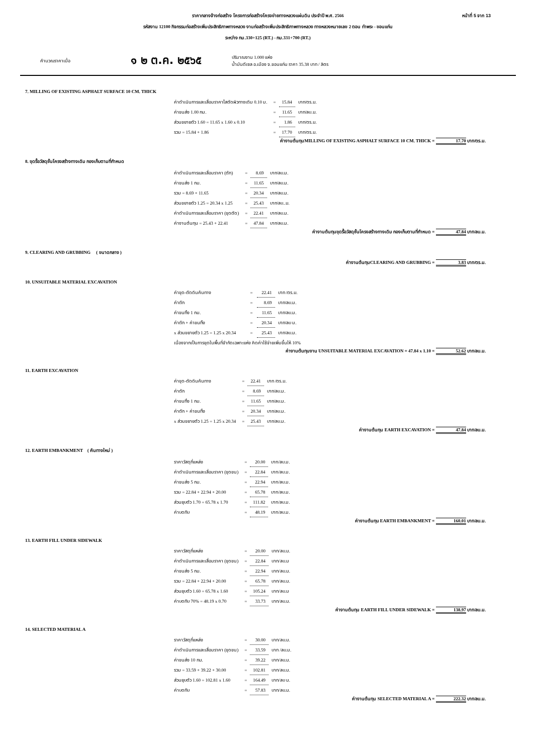หน้าที่ 5 จาก 13 ราคากลางจ้างก่อสร้าง โครงการก่อสร้างโครงข่ายทางหลวงแผ่นดิน ประจำปี พ.ศ. 2566
รหัสงาน 12100 กิจกรรมก่อสร้างเพิ่มประสิทธิภาพทางหลวง งานก่อสร้างเพิ่มประสิทธิภาพทางหลวง ทางหลวงหมายเลข 2 ตอน ท่าพระ - ขอนแก่น
ระหว่าง กม.330+125 (RT.) - กม.331+700 (RT.)
คำนวณราคาเมื่อ ๑ ๒ ต.ค. ๒๕๖๕ ปริมาณงาน 1.000 แห่ง
น้ำมันดีเซล อ.เมือง จ.ขอนแก่น ราคา 35.38 บาท / ลิตร
7. MILLING OF EXISTING ASPHALT SURFACE 10 CM. THICK
| ค่าดำเนินการและเสื่อมราคาไสตัดผิวทางเดิม 0.10 ม. | = | 15.84 | บาท/ตร.ม. |
| ค่าขนส่ง 1.00 กม. | = | 11.65 | บาท/ลบ.ม. |
| ส่วนขยายตัว 1.60 = 11.65 x 1.60 x 0.10 | = | 1.86 | บาท/ตร.ม. |
| รวม = 15.84 + 1.86 | = | 17.70 | บาท/ตร.ม. |
ค่างานต้นทุนMILLING OF EXISTING ASPHALT SURFACE 10 CM. THICK = 17.70 บาท/ตร.ม.
8. ขุดรื้อวัสดุชั้นโครงสร้างทางเดิม กองเก็บตามที่กำหนด
| ค่าดำเนินการและเสื่อมราคา (ตัก) | = | 8.69 | บาท/ลบ.ม. |
| ค่าขนส่ง 1 กม. | = | 11.65 | บาท/ลบ.ม. |
| รวม = 8.69 + 11.65 | = | 20.34 | บาท/ลบ.ม. |
| ส่วนขยายตัว 1.25 = 20.34 x 1.25 | = | 25.43 | บาท/ลบ..ม. |
| ค่าดำเนินการและเสื่อมราคา (ขุดตัด) | = | 22.41 | บาท/ลบ.ม. |
| ค่างานต้นทุน = 25.43 + 22.41 | = | 47.84 | บาท/ลบ.ม. |
ค่างานต้นทุนขุดรื้อวัสดุชั้นโครงสร้างทางเดิม กองเก็บตามที่กำหนด = 47.84 บาท/ลบ.ม.
9. CLEARING AND GRUBBING ( ขนาดกลาง )
ค่างานต้นทุนCLEARING AND GRUBBING = 3.83 บาท/ตร.ม.
10. UNSUITABLE MATERIAL EXCAVATION
| ค่าขุด-ตัดดินคันทาง | = | 22.41 | บาท /ตร.ม. |
| ค่าตัก | = | 8.69 | บาท/ลบ.ม. |
| ค่าขนทิ้ง 1 กม. | = | 11.65 | บาท/ลบ.ม. |
| ค่าตัก + ค่าขนทิ้ง | = | 20.34 | บาท/ลบ ม. |
| x ส่วนขยายตัว 1.25 = 1.25 x 20.34 | = | 25.43 | บาท/ลบ.ม. |
| เนื่องจากเป็นการขุดในพื้นที่จำกัดเฉพาะแห่ง คิดค่าใช้จ่ายเพิ่มขึ้นให้ 10% | | | |
ค่างานต้นทุนงาน UNSUITABLE MATERIAL EXCAVATION = 47.84 x 1.10 = 52.62 บาท/ลบ.ม.
11. EARTH EXCAVATION
| ค่าขุด-ตัดดินคันทาง | = | 22.41 | บาท /ตร.ม. |
| ค่าตัก | = | 8.69 | บาท/ลบ.ม. |
| ค่าขนทิ้ง 1 กม. | = | 11.65 | บาท/ลบ.ม. |
| ค่าตัก + ค่าขนทิ้ง | = | 20.34 | บาท/ลบ.ม. |
| x ส่วนขยายตัว 1.25 = 1.25 x 20.34 | = | 25.43 | บาท/ลบ.ม. |
ค่างานต้นทุน EARTH EXCAVATION = 47.84 บาท/ลบ.ม.
12. EARTH EMBANKMENT ( คันทางใหม่ )
| ราคาวัสดุที่แหล่ง | = | 20.00 | บาท/ลบ.ม. |
| ค่าดำเนินการและเสื่อมราคา (ขุดขน) | = | 22.84 | บาท/ลบ.ม. |
| ค่าขนส่ง 5 กม. | = | 22.94 | บาท/ลบ.ม. |
| รวม = 22.84 + 22.94 + 20.00 | = | 65.78 | บาท/ลบ.ม. |
| ส่วนยุบตัว 1.70 = 65.78 x 1.70 | = | 111.82 | บาท/ลบ.ม. |
| ค่าบดทับ | = | 48.19 | บาท/ลบ.ม. |
ค่างานต้นทุน EARTH EMBANKMENT = 160.01 บาท/ลบ.ม.
13. EARTH FILL UNDER SIDEWALK
| ราคาวัสดุที่แหล่ง | = | 20.00 | บาท/ลบ.ม. |
| ค่าดำเนินการและเสื่อมราคา (ขุดขน) | = | 22.84 | บาท/ลบ.ม |
| ค่าขนส่ง 5 กม. | = | 22.94 | บาท/ลบ.ม. |
| รวม = 22.84 + 22.94 + 20.00 | = | 65.78 | บาท/ลบ.ม. |
| ส่วนยุบตัว 1.60 = 65.78 x 1.60 | = | 105.24 | บาท/ลบ.ม |
| ค่าบดทับ 70% = 48.19 x 0.70 | = | 33.73 | บาท/ลบ.ม. |
ค่างานต้นทุน EARTH FILL UNDER SIDEWALK = 138.97 บาท/ลบ.ม.
14. SELECTED MATERIAL A
| ราคาวัสดุที่แหล่ง | = | 30.00 | บาท/ลบ.ม. |
| ค่าดำเนินการและเสื่อมราคา (ขุดขน) | = | 33.59 | บาท /ลบ.ม. |
| ค่าขนส่ง 10 กม. | = | 39.22 | บาท/ลบ.ม. |
| รวม = 33.59 + 39.22 + 30.00 | = | 102.81 | บาท/ลบ.ม. |
| ส่วนยุบตัว 1.60 = 102.81 x 1.60 | = | 164.49 | บาท/ลบ ม. |
| ค่าบดทับ | = | 57.83 | บาท/ลบ.ม. |
ค่างานต้นทุน SELECTED MATERIAL A = 222.32 บาท/ลบ.ม.